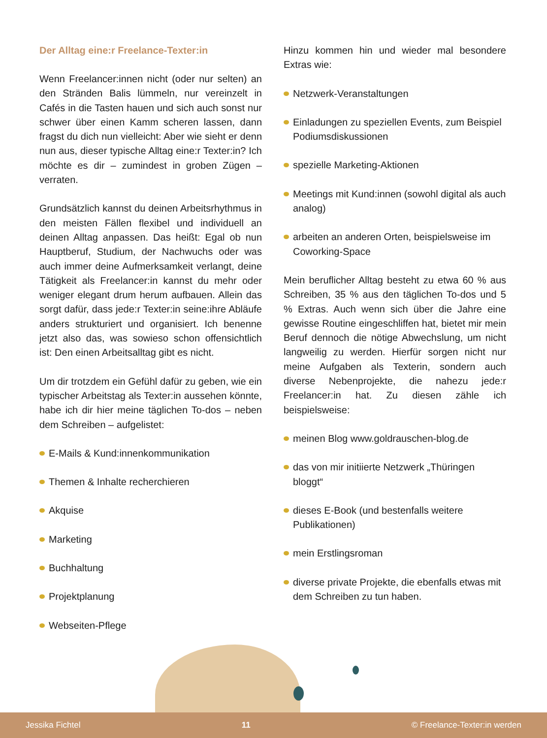Der Alltag eine:r Freelance-Texter:in
Wenn Freelancer:innen nicht (oder nur selten) an den Stränden Balis lümmeln, nur vereinzelt in Cafés in die Tasten hauen und sich auch sonst nur schwer über einen Kamm scheren lassen, dann fragst du dich nun vielleicht: Aber wie sieht er denn nun aus, dieser typische Alltag eine:r Texter:in? Ich möchte es dir – zumindest in groben Zügen – verraten.
Grundsätzlich kannst du deinen Arbeitsrhythmus in den meisten Fällen flexibel und individuell an deinen Alltag anpassen. Das heißt: Egal ob nun Hauptberuf, Studium, der Nachwuchs oder was auch immer deine Aufmerksamkeit verlangt, deine Tätigkeit als Freelancer:in kannst du mehr oder weniger elegant drum herum aufbauen. Allein das sorgt dafür, dass jede:r Texter:in seine:ihre Abläufe anders strukturiert und organisiert. Ich benenne jetzt also das, was sowieso schon offensichtlich ist: Den einen Arbeitsalltag gibt es nicht.
Um dir trotzdem ein Gefühl dafür zu geben, wie ein typischer Arbeitstag als Texter:in aussehen könnte, habe ich dir hier meine täglichen To-dos – neben dem Schreiben – aufgelistet:
E-Mails & Kund:innenkommunikation
Themen & Inhalte recherchieren
Akquise
Marketing
Buchhaltung
Projektplanung
Webseiten-Pflege
Hinzu kommen hin und wieder mal besondere Extras wie:
Netzwerk-Veranstaltungen
Einladungen zu speziellen Events, zum Beispiel Podiumsdiskussionen
spezielle Marketing-Aktionen
Meetings mit Kund:innen (sowohl digital als auch analog)
arbeiten an anderen Orten, beispielsweise im Coworking-Space
Mein beruflicher Alltag besteht zu etwa 60 % aus Schreiben, 35 % aus den täglichen To-dos und 5 % Extras. Auch wenn sich über die Jahre eine gewisse Routine eingeschliffen hat, bietet mir mein Beruf dennoch die nötige Abwechslung, um nicht langweilig zu werden. Hierfür sorgen nicht nur meine Aufgaben als Texterin, sondern auch diverse Nebenprojekte, die nahezu jede:r Freelancer:in hat. Zu diesen zähle ich beispielsweise:
meinen Blog www.goldrauschen-blog.de
das von mir initiierte Netzwerk „Thüringen bloggt“
dieses E-Book (und bestenfalls weitere Publikationen)
mein Erstlingsroman
diverse private Projekte, die ebenfalls etwas mit dem Schreiben zu tun haben.
Jessika Fichtel 11 © Freelance-Texter:in werden